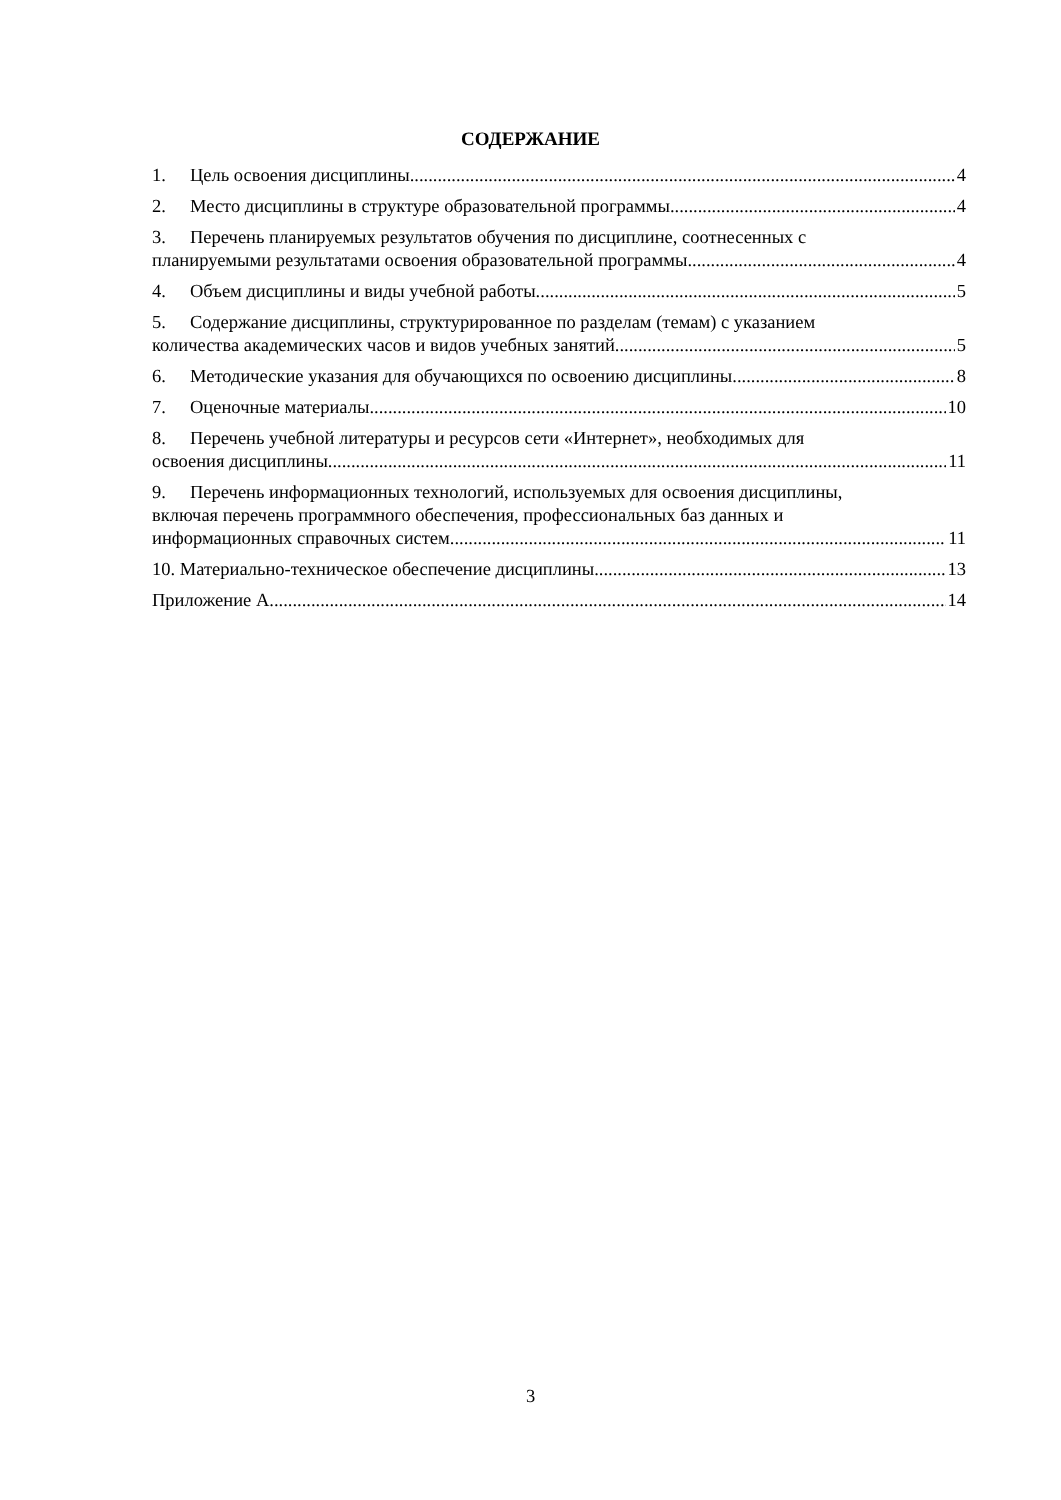СОДЕРЖАНИЕ
1. Цель освоения дисциплины 4
2. Место дисциплины в структуре образовательной программы 4
3. Перечень планируемых результатов обучения по дисциплине, соотнесенных с
планируемыми результатами освоения образовательной программы 4
4. Объем дисциплины и виды учебной работы. 5
5. Содержание дисциплины, структурированное по разделам (темам) с указанием
количества академических часов и видов учебных занятий 5
6. Методические указания для обучающихся по освоению дисциплины 8
7. Оценочные материалы 10
8. Перечень учебной литературы и ресурсов сети «Интернет», необходимых для
освоения дисциплины 11
9. Перечень информационных технологий, используемых для освоения дисциплины,
включая перечень программного обеспечения, профессиональных баз данных и
информационных справочных систем 11
10. Материально-техническое обеспечение дисциплины 13
Приложение А 14
3